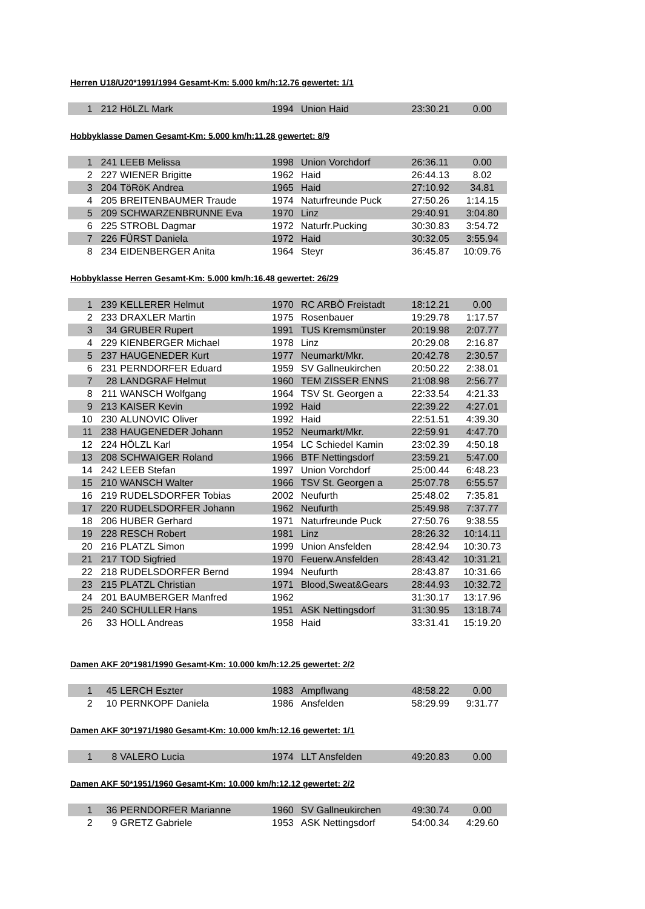Herren U18/U20*1991/1994 Gesamt-Km: 5.000 km/h:12.76 gewertet: 1/1
| 1 | 212 | HöLZL Mark | 1994 | Union Haid | 23:30.21 | 0.00 |
Hobbyklasse Damen Gesamt-Km: 5.000 km/h:11.28 gewertet: 8/9
| 1 | 241 | LEEB Melissa | 1998 | Union Vorchdorf | 26:36.11 | 0.00 |
| 2 | 227 | WIENER Brigitte | 1962 | Haid | 26:44.13 | 8.02 |
| 3 | 204 | TöRöK Andrea | 1965 | Haid | 27:10.92 | 34.81 |
| 4 | 205 | BREITENBAUMER Traude | 1974 | Naturfreunde Puck | 27:50.26 | 1:14.15 |
| 5 | 209 | SCHWARZENBRUNNE Eva | 1970 | Linz | 29:40.91 | 3:04.80 |
| 6 | 225 | STROBL Dagmar | 1972 | Naturfr.Pucking | 30:30.83 | 3:54.72 |
| 7 | 226 | FÜRST Daniela | 1972 | Haid | 30:32.05 | 3:55.94 |
| 8 | 234 | EIDENBERGER Anita | 1964 | Steyr | 36:45.87 | 10:09.76 |
Hobbyklasse Herren Gesamt-Km: 5.000 km/h:16.48 gewertet: 26/29
| 1 | 239 | KELLERER Helmut | 1970 | RC ARBÖ Freistadt | 18:12.21 | 0.00 |
| 2 | 233 | DRAXLER Martin | 1975 | Rosenbauer | 19:29.78 | 1:17.57 |
| 3 | 34 | GRUBER Rupert | 1991 | TUS Kremsmünster | 20:19.98 | 2:07.77 |
| 4 | 229 | KIENBERGER Michael | 1978 | Linz | 20:29.08 | 2:16.87 |
| 5 | 237 | HAUGENEDER Kurt | 1977 | Neumarkt/Mkr. | 20:42.78 | 2:30.57 |
| 6 | 231 | PERNDORFER Eduard | 1959 | SV Gallneukirchen | 20:50.22 | 2:38.01 |
| 7 | 28 | LANDGRAF Helmut | 1960 | TEM ZISSER ENNS | 21:08.98 | 2:56.77 |
| 8 | 211 | WANSCH Wolfgang | 1964 | TSV St. Georgen a | 22:33.54 | 4:21.33 |
| 9 | 213 | KAISER Kevin | 1992 | Haid | 22:39.22 | 4:27.01 |
| 10 | 230 | ALUNOVIC Oliver | 1992 | Haid | 22:51.51 | 4:39.30 |
| 11 | 238 | HAUGENEDER Johann | 1952 | Neumarkt/Mkr. | 22:59.91 | 4:47.70 |
| 12 | 224 | HÖLZL Karl | 1954 | LC Schiedel Kamin | 23:02.39 | 4:50.18 |
| 13 | 208 | SCHWAIGER Roland | 1966 | BTF Nettingsdorf | 23:59.21 | 5:47.00 |
| 14 | 242 | LEEB Stefan | 1997 | Union Vorchdorf | 25:00.44 | 6:48.23 |
| 15 | 210 | WANSCH Walter | 1966 | TSV St. Georgen a | 25:07.78 | 6:55.57 |
| 16 | 219 | RUDELSDORFER Tobias | 2002 | Neufurth | 25:48.02 | 7:35.81 |
| 17 | 220 | RUDELSDORFER Johann | 1962 | Neufurth | 25:49.98 | 7:37.77 |
| 18 | 206 | HUBER Gerhard | 1971 | Naturfreunde Puck | 27:50.76 | 9:38.55 |
| 19 | 228 | RESCH Robert | 1981 | Linz | 28:26.32 | 10:14.11 |
| 20 | 216 | PLATZL Simon | 1999 | Union Ansfelden | 28:42.94 | 10:30.73 |
| 21 | 217 | TOD Sigfried | 1970 | Feuerw.Ansfelden | 28:43.42 | 10:31.21 |
| 22 | 218 | RUDELSDORFER Bernd | 1994 | Neufurth | 28:43.87 | 10:31.66 |
| 23 | 215 | PLATZL Christian | 1971 | Blood,Sweat&Gears | 28:44.93 | 10:32.72 |
| 24 | 201 | BAUMBERGER Manfred | 1962 | | 31:30.17 | 13:17.96 |
| 25 | 240 | SCHULLER Hans | 1951 | ASK Nettingsdorf | 31:30.95 | 13:18.74 |
| 26 | 33 | HOLL Andreas | 1958 | Haid | 33:31.41 | 15:19.20 |
Damen AKF 20*1981/1990 Gesamt-Km: 10.000 km/h:12.25 gewertet: 2/2
| 1 | 45 | LERCH Eszter | 1983 | Ampflwang | 48:58.22 | 0.00 |
| 2 | 10 | PERNKOPF Daniela | 1986 | Ansfelden | 58:29.99 | 9:31.77 |
Damen AKF 30*1971/1980 Gesamt-Km: 10.000 km/h:12.16 gewertet: 1/1
| 1 | 8 | VALERO Lucia | 1974 | LLT Ansfelden | 49:20.83 | 0.00 |
Damen AKF 50*1951/1960 Gesamt-Km: 10.000 km/h:12.12 gewertet: 2/2
| 1 | 36 | PERNDORFER Marianne | 1960 | SV Gallneukirchen | 49:30.74 | 0.00 |
| 2 | 9 | GRETZ Gabriele | 1953 | ASK Nettingsdorf | 54:00.34 | 4:29.60 |